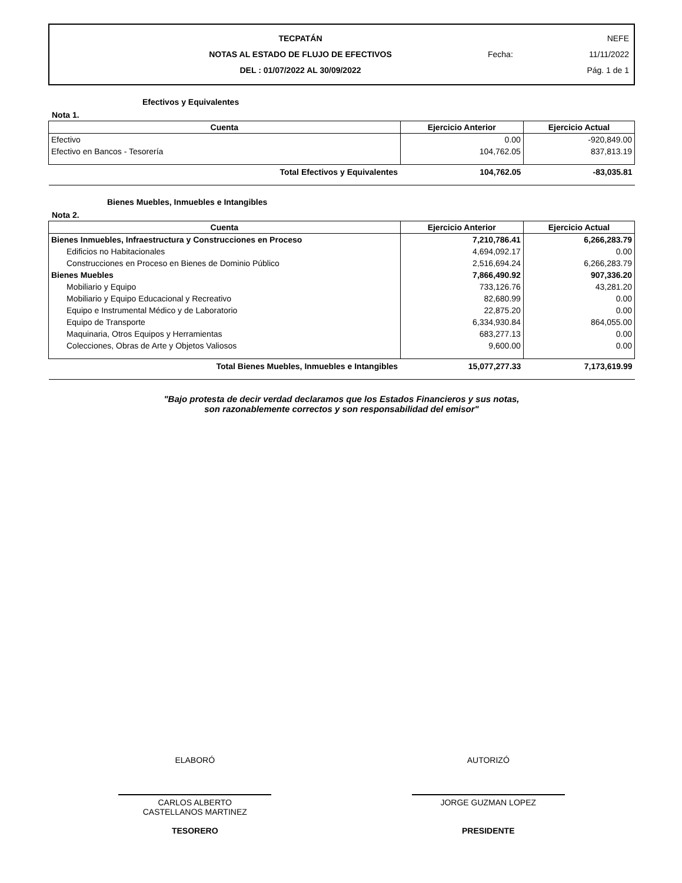TECPATÁN
NOTAS AL ESTADO DE FLUJO DE EFECTIVOS
DEL : 01/07/2022 AL 30/09/2022
NEFE
Fecha: 11/11/2022
Pág. 1 de 1
Efectivos y Equivalentes
Nota 1.
| Cuenta | Ejercicio Anterior | Ejercicio Actual |
| --- | --- | --- |
| Efectivo | 0.00 | -920,849.00 |
| Efectivo en Bancos - Tesorería | 104,762.05 | 837,813.19 |
| Total Efectivos y Equivalentes | 104,762.05 | -83,035.81 |
Bienes Muebles, Inmuebles e Intangibles
Nota 2.
| Cuenta | Ejercicio Anterior | Ejercicio Actual |
| --- | --- | --- |
| Bienes Inmuebles, Infraestructura y Construcciones en Proceso | 7,210,786.41 | 6,266,283.79 |
| Edificios no Habitacionales | 4,694,092.17 | 0.00 |
| Construcciones en Proceso en Bienes de Dominio Público | 2,516,694.24 | 6,266,283.79 |
| Bienes Muebles | 7,866,490.92 | 907,336.20 |
| Mobiliario y Equipo | 733,126.76 | 43,281.20 |
| Mobiliario y Equipo Educacional y Recreativo | 82,680.99 | 0.00 |
| Equipo e Instrumental Médico y de Laboratorio | 22,875.20 | 0.00 |
| Equipo de Transporte | 6,334,930.84 | 864,055.00 |
| Maquinaria, Otros Equipos y Herramientas | 683,277.13 | 0.00 |
| Colecciones, Obras de Arte y Objetos Valiosos | 9,600.00 | 0.00 |
| Total Bienes Muebles, Inmuebles e Intangibles | 15,077,277.33 | 7,173,619.99 |
"Bajo protesta de decir verdad declaramos que los Estados Financieros y sus notas,
son razonablemente correctos y son responsabilidad del emisor"
ELABORÓ
CARLOS ALBERTO
CASTELLANOS MARTINEZ
TESORERO
AUTORIZÓ
JORGE GUZMAN LOPEZ
PRESIDENTE